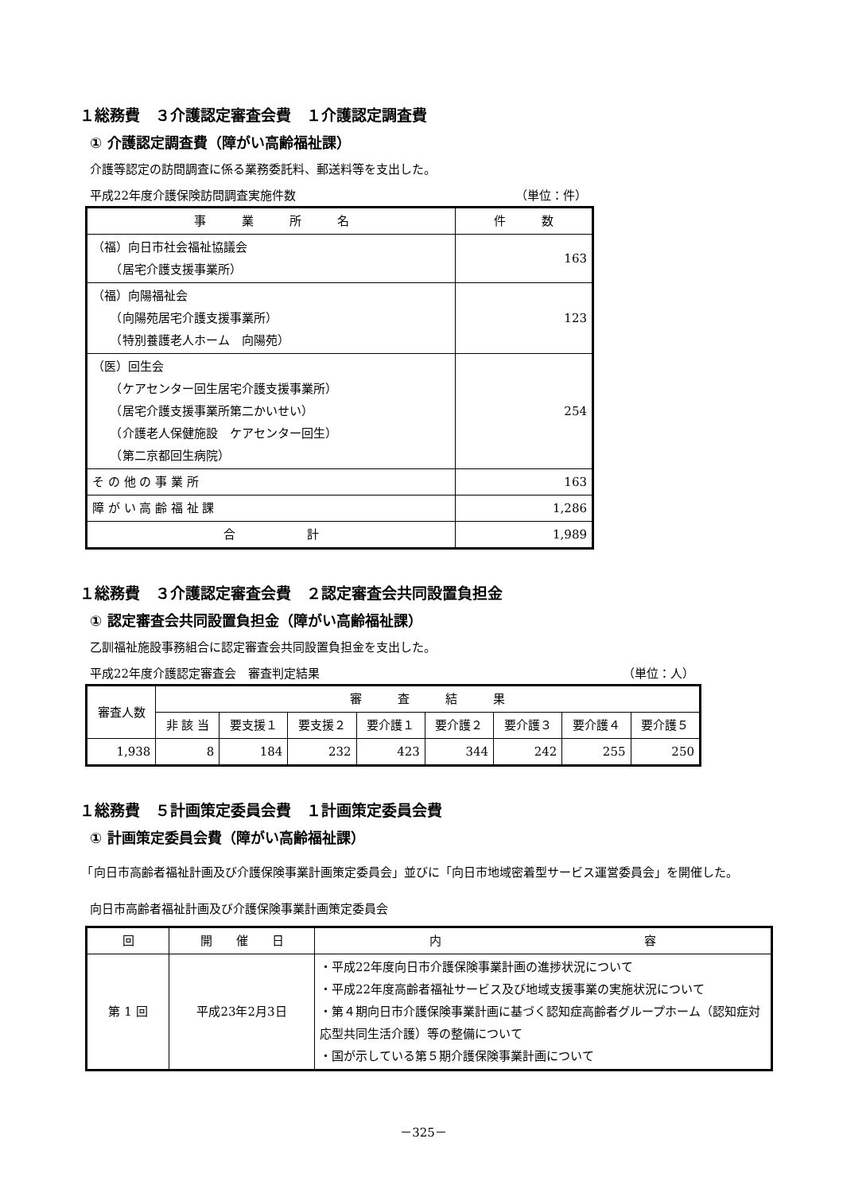１総務費　３介護認定審査会費　１介護認定調査費
① 介護認定調査費（障がい高齢福祉課）
介護等認定の訪問調査に係る業務委託料、郵送料等を支出した。
平成22年度介護保険訪問調査実施件数 （単位：件）
| 事 業 所 名 | 件 数 |
| --- | --- |
| （福）向日市社会福祉協議会 （居宅介護支援事業所） | 163 |
| （福）向陽福祉会 （向陽苑居宅介護支援事業所） （特別養護老人ホーム 向陽苑） | 123 |
| （医）回生会 （ケアセンター回生居宅介護支援事業所） （居宅介護支援事業所第二かいせい） （介護老人保健施設 ケアセンター回生） （第二京都回生病院） | 254 |
| そ の 他 の 事 業 所 | 163 |
| 障 が い 高 齢 福 祉 課 | 1,286 |
| 合 計 | 1,989 |
１総務費　３介護認定審査会費　２認定審査会共同設置負担金
① 認定審査会共同設置負担金（障がい高齢福祉課）
乙訓福祉施設事務組合に認定審査会共同設置負担金を支出した。
平成22年度介護認定審査会　審査判定結果 （単位：人）
| 審査人数 | 審 査 結 果 | | | | | | | |
| --- | --- | --- | --- | --- | --- | --- | --- | --- |
| | 非 該 当 | 要支援１ | 要支援２ | 要介護１ | 要介護２ | 要介護３ | 要介護４ | 要介護５ |
| 1,938 | 8 | 184 | 232 | 423 | 344 | 242 | 255 | 250 |
１総務費　５計画策定委員会費　１計画策定委員会費
① 計画策定委員会費（障がい高齢福祉課）
　「向日市高齢者福祉計画及び介護保険事業計画策定委員会」並びに「向日市地域密着型サービス運営委員会」を開催した。
向日市高齢者福祉計画及び介護保険事業計画策定委員会
| 回 | 開 催 日 | 内 容 |
| --- | --- | --- |
| 第 1 回 | 平成23年2月3日 | ・平成22年度向日市介護保険事業計画の進捗状況について ・平成22年度高齢者福祉サービス及び地域支援事業の実施状況について ・第４期向日市介護保険事業計画に基づく認知症高齢者グループホーム（認知症対応型共同生活介護）等の整備について ・国が示している第５期介護保険事業計画について |
－325－